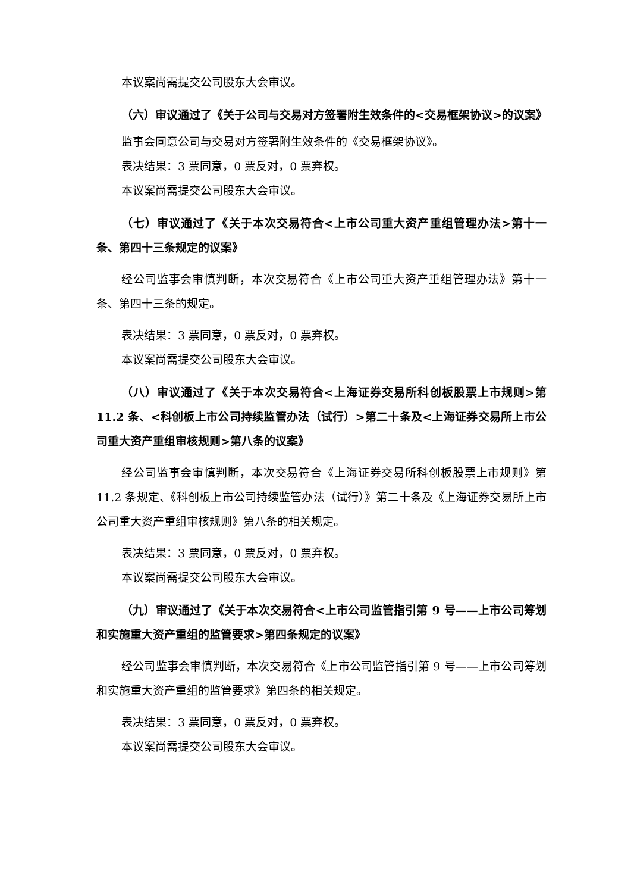本议案尚需提交公司股东大会审议。
（六）审议通过了《关于公司与交易对方签署附生效条件的<交易框架协议>的议案》
监事会同意公司与交易对方签署附生效条件的《交易框架协议》。
表决结果：3 票同意，0 票反对，0 票弃权。
本议案尚需提交公司股东大会审议。
（七）审议通过了《关于本次交易符合<上市公司重大资产重组管理办法>第十一条、第四十三条规定的议案》
经公司监事会审慎判断，本次交易符合《上市公司重大资产重组管理办法》第十一条、第四十三条的规定。
表决结果：3 票同意，0 票反对，0 票弃权。
本议案尚需提交公司股东大会审议。
（八）审议通过了《关于本次交易符合<上海证券交易所科创板股票上市规则>第 11.2 条、<科创板上市公司持续监管办法（试行）>第二十条及<上海证券交易所上市公司重大资产重组审核规则>第八条的议案》
经公司监事会审慎判断，本次交易符合《上海证券交易所科创板股票上市规则》第 11.2 条规定、《科创板上市公司持续监管办法（试行）》第二十条及《上海证券交易所上市公司重大资产重组审核规则》第八条的相关规定。
表决结果：3 票同意，0 票反对，0 票弃权。
本议案尚需提交公司股东大会审议。
（九）审议通过了《关于本次交易符合<上市公司监管指引第 9 号——上市公司筹划和实施重大资产重组的监管要求>第四条规定的议案》
经公司监事会审慎判断，本次交易符合《上市公司监管指引第 9 号——上市公司筹划和实施重大资产重组的监管要求》第四条的相关规定。
表决结果：3 票同意，0 票反对，0 票弃权。
本议案尚需提交公司股东大会审议。